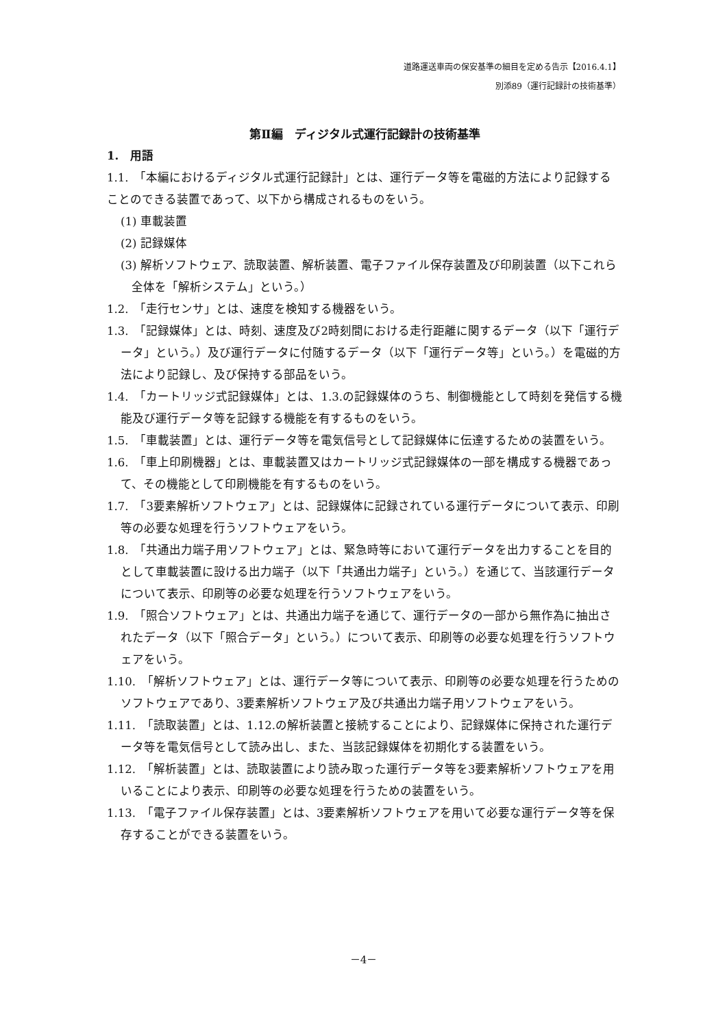道路運送車両の保安基準の細目を定める告示【2016.4.1】
別添89（運行記録計の技術基準）
第Ⅱ編　ディジタル式運行記録計の技術基準
1.　用語
1.1.　「本編におけるディジタル式運行記録計」とは、運行データ等を電磁的方法により記録することのできる装置であって、以下から構成されるものをいう。
(1) 車載装置
(2) 記録媒体
(3) 解析ソフトウェア、読取装置、解析装置、電子ファイル保存装置及び印刷装置（以下これら全体を「解析システム」という。）
1.2.　「走行センサ」とは、速度を検知する機器をいう。
1.3.　「記録媒体」とは、時刻、速度及び2時刻間における走行距離に関するデータ（以下「運行データ」という。）及び運行データに付随するデータ（以下「運行データ等」という。）を電磁的方法により記録し、及び保持する部品をいう。
1.4.　「カートリッジ式記録媒体」とは、1.3.の記録媒体のうち、制御機能として時刻を発信する機能及び運行データ等を記録する機能を有するものをいう。
1.5.　「車載装置」とは、運行データ等を電気信号として記録媒体に伝達するための装置をいう。
1.6.　「車上印刷機器」とは、車載装置又はカートリッジ式記録媒体の一部を構成する機器であって、その機能として印刷機能を有するものをいう。
1.7.　「3要素解析ソフトウェア」とは、記録媒体に記録されている運行データについて表示、印刷等の必要な処理を行うソフトウェアをいう。
1.8.　「共通出力端子用ソフトウェア」とは、緊急時等において運行データを出力することを目的として車載装置に設ける出力端子（以下「共通出力端子」という。）を通じて、当該運行データについて表示、印刷等の必要な処理を行うソフトウェアをいう。
1.9.　「照合ソフトウェア」とは、共通出力端子を通じて、運行データの一部から無作為に抽出されたデータ（以下「照合データ」という。）について表示、印刷等の必要な処理を行うソフトウェアをいう。
1.10.　「解析ソフトウェア」とは、運行データ等について表示、印刷等の必要な処理を行うためのソフトウェアであり、3要素解析ソフトウェア及び共通出力端子用ソフトウェアをいう。
1.11.　「読取装置」とは、1.12.の解析装置と接続することにより、記録媒体に保持された運行データ等を電気信号として読み出し、また、当該記録媒体を初期化する装置をいう。
1.12.　「解析装置」とは、読取装置により読み取った運行データ等を3要素解析ソフトウェアを用いることにより表示、印刷等の必要な処理を行うための装置をいう。
1.13.　「電子ファイル保存装置」とは、3要素解析ソフトウェアを用いて必要な運行データ等を保存することができる装置をいう。
－4－